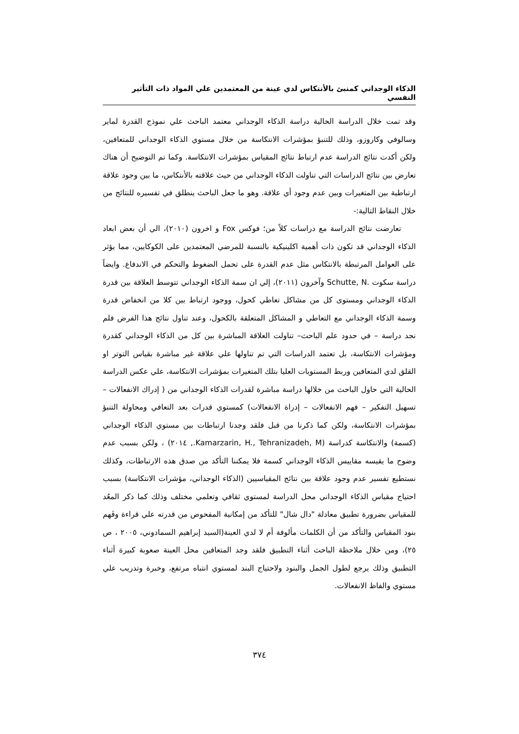الذكاء الوجداني كمنبئ بالأنتكاس لدي عينة من المعتمدين علي المواد ذات التأثير النفسي
وقد تمت خلال الدراسة الحالية دراسة الذكاء الوجداني معتمد الباحث علي نموذج القدرة لماير وسالوفي وكاروزو، وذلك للتنبؤ بمؤشرات الانتكاسة من خلال مستوي الذكاء الوجداني للمتعافين، ولكن أكدت نتائج الدراسة عدم ارتباط نتائج المقياس بمؤشرات الانتكاسة. وكما تم التوضيح أن هناك تعارض بين نتائج الدراسات التي تناولت الذكاء الوجداني من حيث علاقته بالأنتكاس، ما بين وجود علاقة ارتباطية بين المتغيرات وبين عدم وجود أي علاقة. وهو ما جعل الباحث ينطلق في تفسيره للنتائج من خلال النقاط التالية:-
تعارضت نتائج الدراسة مع دراسات كلاً من؛ فوكس Fox و اخرون (٢٠١٠)، الي أن بعض ابعاد الذكاء الوجداني قد تكون ذات أهمية اكلينيكية بالنسبة للمرضي المعتمدين على الكوكايين، مما يؤثر على العوامل المرتبطة بالانتكاس مثل عدم القدرة على تحمل الضغوط والتحكم في الاندفاع. وايضاً دراسة سكوت .Schutte, N وآخرون (٢٠١١)، إلي ان سمة الذكاء الوجداني تتوسط العلاقة بين قدرة الذكاء الوجداني ومستوى كل من مشاكل تعاطي كحول، ووجود ارتباط بين كلا من انخفاض قدرة وسمة الذكاء الوجداني مع التعاطي و المشاكل المتعلقة بالكحول، وعند تناول نتائج هذا الفرض فلم نجد دراسة – في حدود علم الباحث– تناولت العلاقة المباشرة بين كل من الذكاء الوجداني كقدرة ومؤشرات الانتكاسة، بل تعتمد الدراسات التي تم تناولها علي علاقة غير مباشرة بقياس التوتر او القلق لدي المتعافين وربط المستويات العليا بتلك المتغيرات بمؤشرات الانتكاسة، علي عكس الدراسة الحالية التي حاول الباحث من خلالها دراسة مباشرة لقدرات الذكاء الوجداني من ( إدراك الانفعالات – تسهيل التفكير – فهم الانفعالات – إدراة الانفعالات) كمستوي قدرات بعد التعافي ومحاولة التنبؤ بمؤشرات الانتكاسة، ولكن كما ذكرنا من قبل فلقد وجدنا ارتباطات بين مستوي الذكاء الوجداني (كسمة) والانتكاسة كدراسة (Kamarzarin, H., Tehranizadeh, M., ٢٠١٤) ، ولكن بسبب عدم وضوح ما يقيسه مقاييس الذكاء الوجداني كسمة فلا يمكننا التأكد من صدق هذه الارتباطات، وكذلك نستطيع تفسير عدم وجود علاقة بين نتائج المقياسيين (الذكاء الوجداني، مؤشرات الانتكاسة) بسبب احتياج مقياس الذكاء الوجداني محل الدراسة لمستوي ثقافي وتعلمي مختلف وذلك كما ذكر المعُد للمقياس بضرورة تطبيق معادلة "دال شال" للتأكد من إمكانية المفحوص من قدرته علي قراءة وفَهم بنود المقياس والتأكد من أن الكلمات مألوفة أم لا لدي العينة(السيد إبراهيم السمادوني، ٢٠٠٥ ، ص ٢٥)، ومن خلال ملاحظة الباحث أثناء التطبيق فلقد وجد المتعافين محل العينة صعوبة كبيرة أثناء التطبيق وذلك يرجع لطول الجمل والبنود ولاحتياج البند لمستوي انتباه مرتفع، وخبرة وتدريب علي مستوي والفاظ الانفعالات.
٣٧٤